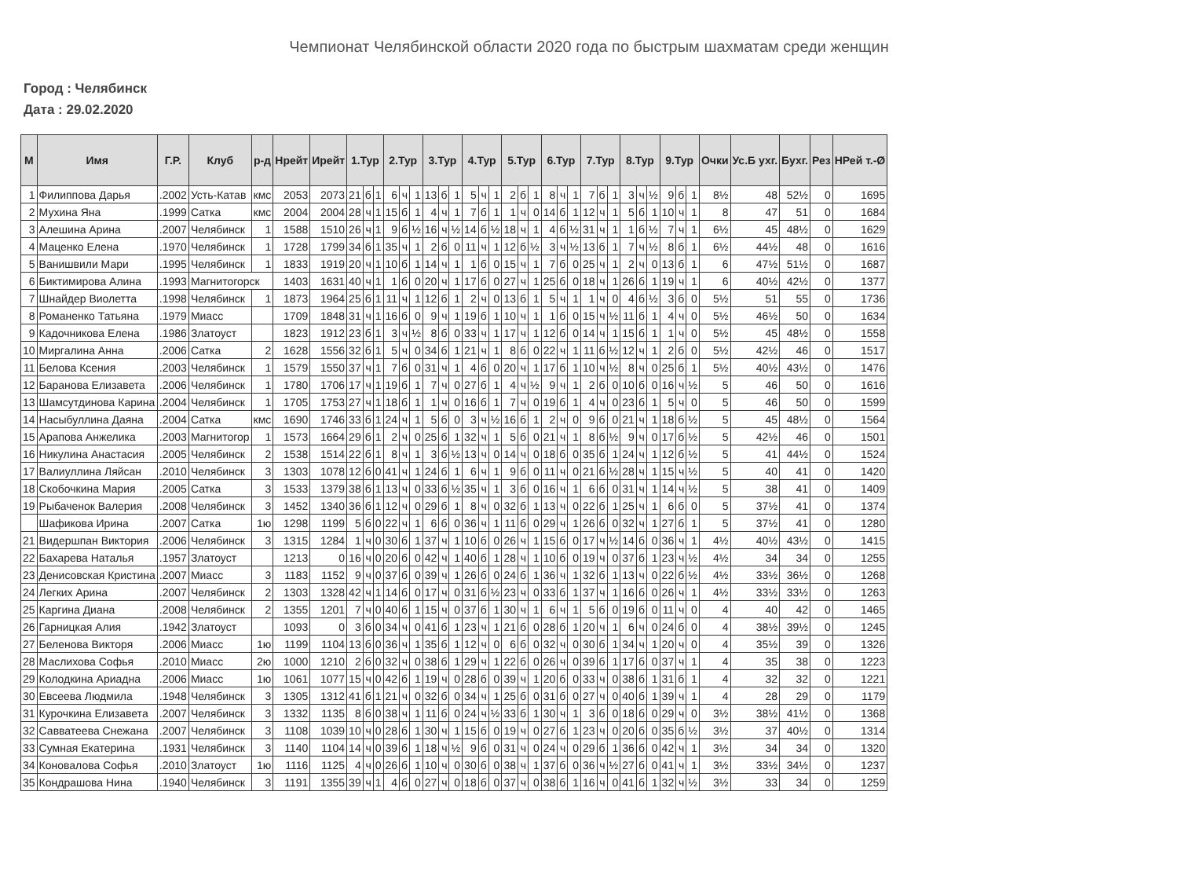Чемпионат Челябинской области 2020 года по быстрым шахматам среди женщин
Город : Челябинск
Дата : 29.02.2020
| М | Имя | Г.Р. | Клуб | р-д | Нрейт | Ирейт | 1.Тур | | | 2.Тур | | | 3.Тур | | | 4.Тур | | | 5.Тур | | | 6.Тур | | | 7.Тур | | | 8.Тур | | | 9.Тур | | | Очки | Ус.Б ухг. | Бухг. | Рез | НРей т.-Ø |
| --- | --- | --- | --- | --- | --- | --- | --- | --- | --- | --- | --- | --- | --- | --- | --- | --- | --- | --- | --- | --- | --- | --- | --- | --- | --- | --- | --- | --- | --- | --- | --- | --- | --- | --- | --- | --- | --- | --- |
| 1 | Филиппова Дарья | .2002 | Усть-Катав | кмс | 2053 | 2073 | 21 | б | 1 | 6 | ч | 1 | 13 | б | 1 | 5 | ч | 1 | 2 | б | 1 | 8 | ч | 1 | 7 | б | 1 | 3 | ч | ½ | 9 | б | 1 | 8½ | 48 | 52½ | 0 | 1695 |
| 2 | Мухина Яна | .1999 | Сатка | кмс | 2004 | 2004 | 28 | ч | 1 | 15 | б | 1 | 4 | ч | 1 | 7 | б | 1 | 1 | ч | 0 | 14 | б | 1 | 12 | ч | 1 | 5 | б | 1 | 10 | ч | 1 | 8 | 47 | 51 | 0 | 1684 |
| 3 | Алешина Арина | .2007 | Челябинск | 1 | 1588 | 1510 | 26 | ч | 1 | 9 | б | ½ | 16 | ч | ½ | 14 | б | ½ | 18 | ч | 1 | 4 | б | ½ | 31 | ч | 1 | 1 | б | ½ | 7 | ч | 1 | 6½ | 45 | 48½ | 0 | 1629 |
| 4 | Маценко Елена | .1970 | Челябинск | 1 | 1728 | 1799 | 34 | б | 1 | 35 | ч | 1 | 2 | б | 0 | 11 | ч | 1 | 12 | б | ½ | 3 | ч | ½ | 13 | б | 1 | 7 | ч | ½ | 8 | б | 1 | 6½ | 44½ | 48 | 0 | 1616 |
| 5 | Ванишвили Мари | .1995 | Челябинск | 1 | 1833 | 1919 | 20 | ч | 1 | 10 | б | 1 | 14 | ч | 1 | 1 | б | 0 | 15 | ч | 1 | 7 | б | 0 | 25 | ч | 1 | 2 | ч | 0 | 13 | б | 1 | 6 | 47½ | 51½ | 0 | 1687 |
| 6 | Биктимирова Алина | .1993 | Магнитогорск | | 1403 | 1631 | 40 | ч | 1 | 1 | б | 0 | 20 | ч | 1 | 17 | б | 0 | 27 | ч | 1 | 25 | б | 0 | 18 | ч | 1 | 26 | б | 1 | 19 | ч | 1 | 6 | 40½ | 42½ | 0 | 1377 |
| 7 | Шнайдер Виолетта | .1998 | Челябинск | 1 | 1873 | 1964 | 25 | б | 1 | 11 | ч | 1 | 12 | б | 1 | 2 | ч | 0 | 13 | б | 1 | 5 | ч | 1 | 1 | ч | 0 | 4 | б | ½ | 3 | б | 0 | 5½ | 51 | 55 | 0 | 1736 |
| 8 | Романенко Татьяна | .1979 | Миасс | | 1709 | 1848 | 31 | ч | 1 | 16 | б | 0 | 9 | ч | 1 | 19 | б | 1 | 10 | ч | 1 | 1 | б | 0 | 15 | ч | ½ | 11 | б | 1 | 4 | ч | 0 | 5½ | 46½ | 50 | 0 | 1634 |
| 9 | Кадочникова Елена | .1986 | Златоуст | | 1823 | 1912 | 23 | б | 1 | 3 | ч | ½ | 8 | б | 0 | 33 | ч | 1 | 17 | ч | 1 | 12 | б | 0 | 14 | ч | 1 | 15 | б | 1 | 1 | ч | 0 | 5½ | 45 | 48½ | 0 | 1558 |
| 10 | Миргалина Анна | .2006 | Сатка | 2 | 1628 | 1556 | 32 | б | 1 | 5 | ч | 0 | 34 | б | 1 | 21 | ч | 1 | 8 | б | 0 | 22 | ч | 1 | 11 | б | ½ | 12 | ч | 1 | 2 | б | 0 | 5½ | 42½ | 46 | 0 | 1517 |
| 11 | Белова Ксения | .2003 | Челябинск | 1 | 1579 | 1550 | 37 | ч | 1 | 7 | б | 0 | 31 | ч | 1 | 4 | б | 0 | 20 | ч | 1 | 17 | б | 1 | 10 | ч | ½ | 8 | ч | 0 | 25 | б | 1 | 5½ | 40½ | 43½ | 0 | 1476 |
| 12 | Баранова Елизавета | .2006 | Челябинск | 1 | 1780 | 1706 | 17 | ч | 1 | 19 | б | 1 | 7 | ч | 0 | 27 | б | 1 | 4 | ч | ½ | 9 | ч | 1 | 2 | б | 0 | 10 | б | 0 | 16 | ч | ½ | 5 | 46 | 50 | 0 | 1616 |
| 13 | Шамсутдинова Карина | .2004 | Челябинск | 1 | 1705 | 1753 | 27 | ч | 1 | 18 | б | 1 | 1 | ч | 0 | 16 | б | 1 | 7 | ч | 0 | 19 | б | 1 | 4 | ч | 0 | 23 | б | 1 | 5 | ч | 0 | 5 | 46 | 50 | 0 | 1599 |
| 14 | Насыбуллина Даяна | .2004 | Сатка | кмс | 1690 | 1746 | 33 | б | 1 | 24 | ч | 1 | 5 | б | 0 | 3 | ч | ½ | 16 | б | 1 | 2 | ч | 0 | 9 | б | 0 | 21 | ч | 1 | 18 | б | ½ | 5 | 45 | 48½ | 0 | 1564 |
| 15 | Арапова Анжелика | .2003 | Магнитогор | 1 | 1573 | 1664 | 29 | б | 1 | 2 | ч | 0 | 25 | б | 1 | 32 | ч | 1 | 5 | б | 0 | 21 | ч | 1 | 8 | б | ½ | 9 | ч | 0 | 17 | б | ½ | 5 | 42½ | 46 | 0 | 1501 |
| 16 | Никулина Анастасия | .2005 | Челябинск | 2 | 1538 | 1514 | 22 | б | 1 | 8 | ч | 1 | 3 | б | ½ | 13 | ч | 0 | 14 | ч | 0 | 18 | б | 0 | 35 | б | 1 | 24 | ч | 1 | 12 | б | ½ | 5 | 41 | 44½ | 0 | 1524 |
| 17 | Валиуллина Ляйсан | .2010 | Челябинск | 3 | 1303 | 1078 | 12 | б | 0 | 41 | ч | 1 | 24 | б | 1 | 6 | ч | 1 | 9 | б | 0 | 11 | ч | 0 | 21 | б | ½ | 28 | ч | 1 | 15 | ч | ½ | 5 | 40 | 41 | 0 | 1420 |
| 18 | Скобочкина Мария | .2005 | Сатка | 3 | 1533 | 1379 | 38 | б | 1 | 13 | ч | 0 | 33 | б | ½ | 35 | ч | 1 | 3 | б | 0 | 16 | ч | 1 | 6 | б | 0 | 31 | ч | 1 | 14 | ч | ½ | 5 | 38 | 41 | 0 | 1409 |
| 19 | Рыбаченок Валерия | .2008 | Челябинск | 3 | 1452 | 1340 | 36 | б | 1 | 12 | ч | 0 | 29 | б | 1 | 8 | ч | 0 | 32 | б | 1 | 13 | ч | 0 | 22 | б | 1 | 25 | ч | 1 | 6 | б | 0 | 5 | 37½ | 41 | 0 | 1374 |
| | Шафикова Ирина | .2007 | Сатка | 1ю | 1298 | 1199 | 5 | б | 0 | 22 | ч | 1 | 6 | б | 0 | 36 | ч | 1 | 11 | б | 0 | 29 | ч | 1 | 26 | б | 0 | 32 | ч | 1 | 27 | б | 1 | 5 | 37½ | 41 | 0 | 1280 |
| 21 | Видершпан Виктория | .2006 | Челябинск | 3 | 1315 | 1284 | 1 | ч | 0 | 30 | б | 1 | 37 | ч | 1 | 10 | б | 0 | 26 | ч | 1 | 15 | б | 0 | 17 | ч | ½ | 14 | б | 0 | 36 | ч | 1 | 4½ | 40½ | 43½ | 0 | 1415 |
| 22 | Бахарева Наталья | .1957 | Златоуст | | 1213 | 0 | 16 | ч | 0 | 20 | б | 0 | 42 | ч | 1 | 40 | б | 1 | 28 | ч | 1 | 10 | б | 0 | 19 | ч | 0 | 37 | б | 1 | 23 | ч | ½ | 4½ | 34 | 34 | 0 | 1255 |
| 23 | Денисовская Кристина | .2007 | Миасс | 3 | 1183 | 1152 | 9 | ч | 0 | 37 | б | 0 | 39 | ч | 1 | 26 | б | 0 | 24 | б | 1 | 36 | ч | 1 | 32 | б | 1 | 13 | ч | 0 | 22 | б | ½ | 4½ | 33½ | 36½ | 0 | 1268 |
| 24 | Легких Арина | .2007 | Челябинск | 2 | 1303 | 1328 | 42 | ч | 1 | 14 | б | 0 | 17 | ч | 0 | 31 | б | ½ | 23 | ч | 0 | 33 | б | 1 | 37 | ч | 1 | 16 | б | 0 | 26 | ч | 1 | 4½ | 33½ | 33½ | 0 | 1263 |
| 25 | Каргина Диана | .2008 | Челябинск | 2 | 1355 | 1201 | 7 | ч | 0 | 40 | б | 1 | 15 | ч | 0 | 37 | б | 1 | 30 | ч | 1 | 6 | ч | 1 | 5 | б | 0 | 19 | б | 0 | 11 | ч | 0 | 4 | 40 | 42 | 0 | 1465 |
| 26 | Гарницкая Алия | .1942 | Златоуст | | 1093 | 0 | 3 | б | 0 | 34 | ч | 0 | 41 | б | 1 | 23 | ч | 1 | 21 | б | 0 | 28 | б | 1 | 20 | ч | 1 | 6 | ч | 0 | 24 | б | 0 | 4 | 38½ | 39½ | 0 | 1245 |
| 27 | Беленова Викторя | .2006 | Миасс | 1ю | 1199 | 1104 | 13 | б | 0 | 36 | ч | 1 | 35 | б | 1 | 12 | ч | 0 | 6 | б | 0 | 32 | ч | 0 | 30 | б | 1 | 34 | ч | 1 | 20 | ч | 0 | 4 | 35½ | 39 | 0 | 1326 |
| 28 | Маслихова Софья | .2010 | Миасс | 2ю | 1000 | 1210 | 2 | б | 0 | 32 | ч | 0 | 38 | б | 1 | 29 | ч | 1 | 22 | б | 0 | 26 | ч | 0 | 39 | б | 1 | 17 | б | 0 | 37 | ч | 1 | 4 | 35 | 38 | 0 | 1223 |
| 29 | Колодкина Ариадна | .2006 | Миасс | 1ю | 1061 | 1077 | 15 | ч | 0 | 42 | б | 1 | 19 | ч | 0 | 28 | б | 0 | 39 | ч | 1 | 20 | б | 0 | 33 | ч | 0 | 38 | б | 1 | 31 | б | 1 | 4 | 32 | 32 | 0 | 1221 |
| 30 | Евсеева Людмила | .1948 | Челябинск | 3 | 1305 | 1312 | 41 | б | 1 | 21 | ч | 0 | 32 | б | 0 | 34 | ч | 1 | 25 | б | 0 | 31 | б | 0 | 27 | ч | 0 | 40 | б | 1 | 39 | ч | 1 | 4 | 28 | 29 | 0 | 1179 |
| 31 | Курочкина Елизавета | .2007 | Челябинск | 3 | 1332 | 1135 | 8 | б | 0 | 38 | ч | 1 | 11 | б | 0 | 24 | ч | ½ | 33 | б | 1 | 30 | ч | 1 | 3 | б | 0 | 18 | б | 0 | 29 | ч | 0 | 3½ | 38½ | 41½ | 0 | 1368 |
| 32 | Савватеева Снежана | .2007 | Челябинск | 3 | 1108 | 1039 | 10 | ч | 0 | 28 | б | 1 | 30 | ч | 1 | 15 | б | 0 | 19 | ч | 0 | 27 | б | 1 | 23 | ч | 0 | 20 | б | 0 | 35 | б | ½ | 3½ | 37 | 40½ | 0 | 1314 |
| 33 | Сумная Екатерина | .1931 | Челябинск | 3 | 1140 | 1104 | 14 | ч | 0 | 39 | б | 1 | 18 | ч | ½ | 9 | б | 0 | 31 | ч | 0 | 24 | ч | 0 | 29 | б | 1 | 36 | б | 0 | 42 | ч | 1 | 3½ | 34 | 34 | 0 | 1320 |
| 34 | Коновалова Софья | .2010 | Златоуст | 1ю | 1116 | 1125 | 4 | ч | 0 | 26 | б | 1 | 10 | ч | 0 | 30 | б | 0 | 38 | ч | 1 | 37 | б | 0 | 36 | ч | ½ | 27 | б | 0 | 41 | ч | 1 | 3½ | 33½ | 34½ | 0 | 1237 |
| 35 | Кондрашова Нина | .1940 | Челябинск | 3 | 1191 | 1355 | 39 | ч | 1 | 4 | б | 0 | 27 | ч | 0 | 18 | б | 0 | 37 | ч | 0 | 38 | б | 1 | 16 | ч | 0 | 41 | б | 1 | 32 | ч | ½ | 3½ | 33 | 34 | 0 | 1259 |